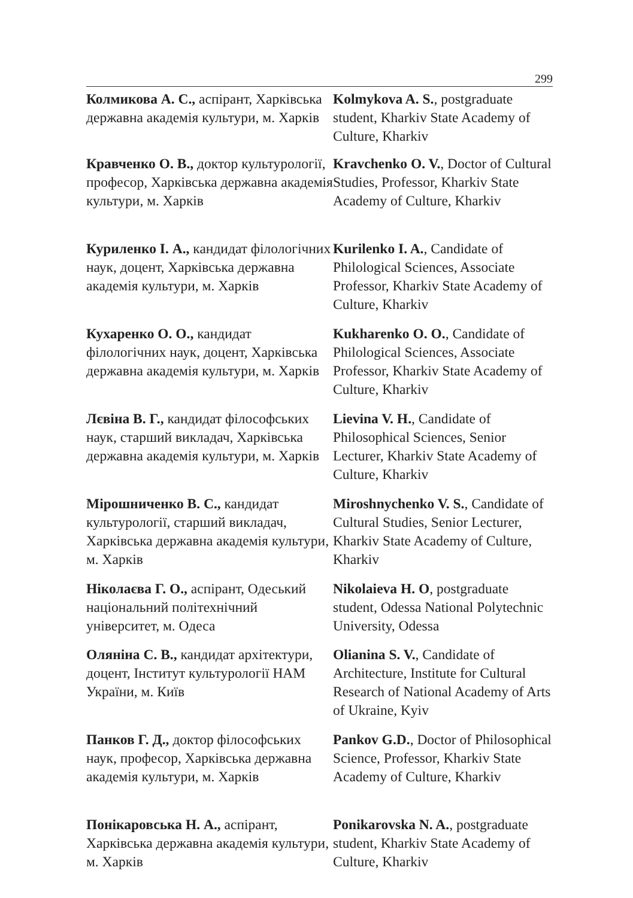299
Колмикова А. С., аспірант, Харківська державна академія культури, м. Харків
Kolmykova A. S., postgraduate student, Kharkiv State Academy of Culture, Kharkiv
Кравченко О. В., доктор культурології, професор, Харківська державна академія культури, м. Харків
Kravchenko O. V., Doctor of Cultural Studies, Professor, Kharkiv State Academy of Culture, Kharkiv
Куриленко І. А., кандидат філологічних наук, доцент, Харківська державна академія культури, м. Харків
Kurilenko I. A., Candidate of Philological Sciences, Associate Professor, Kharkiv State Academy of Culture, Kharkiv
Кухаренко О. О., кандидат філологічних наук, доцент, Харківська державна академія культури, м. Харків
Kukharenko O. O., Candidate of Philological Sciences, Associate Professor, Kharkiv State Academy of Culture, Kharkiv
Лєвіна В. Г., кандидат філософських наук, старший викладач, Харківська державна академія культури, м. Харків
Lievina V. H., Candidate of Philosophical Sciences, Senior Lecturer, Kharkiv State Academy of Culture, Kharkiv
Мірошниченко В. С., кандидат культурології, старший викладач, Харківська державна академія культури, м. Харків
Miroshnychenko V. S., Candidate of Cultural Studies, Senior Lecturer, Kharkiv State Academy of Culture, Kharkiv
Ніколаєва Г. О., аспірант, Одеський національний політехнічний університет, м. Одеса
Nikolaieva H. O, postgraduate student, Odessa National Polytechnic University, Odessa
Оляніна С. В., кандидат архітектури, доцент, Інститут культурології НАМ України, м. Київ
Olianina S. V., Candidate of Architecture, Institute for Cultural Research of National Academy of Arts of Ukraine, Kyiv
Панков Г. Д., доктор філософських наук, професор, Харківська державна академія культури, м. Харків
Pankov G.D., Doctor of Philosophical Science, Professor, Kharkiv State Academy of Culture, Kharkiv
Понікаровська Н. А., аспірант, Харківська державна академія культури, м. Харків
Ponikarovska N. A., postgraduate student, Kharkiv State Academy of Culture, Kharkiv